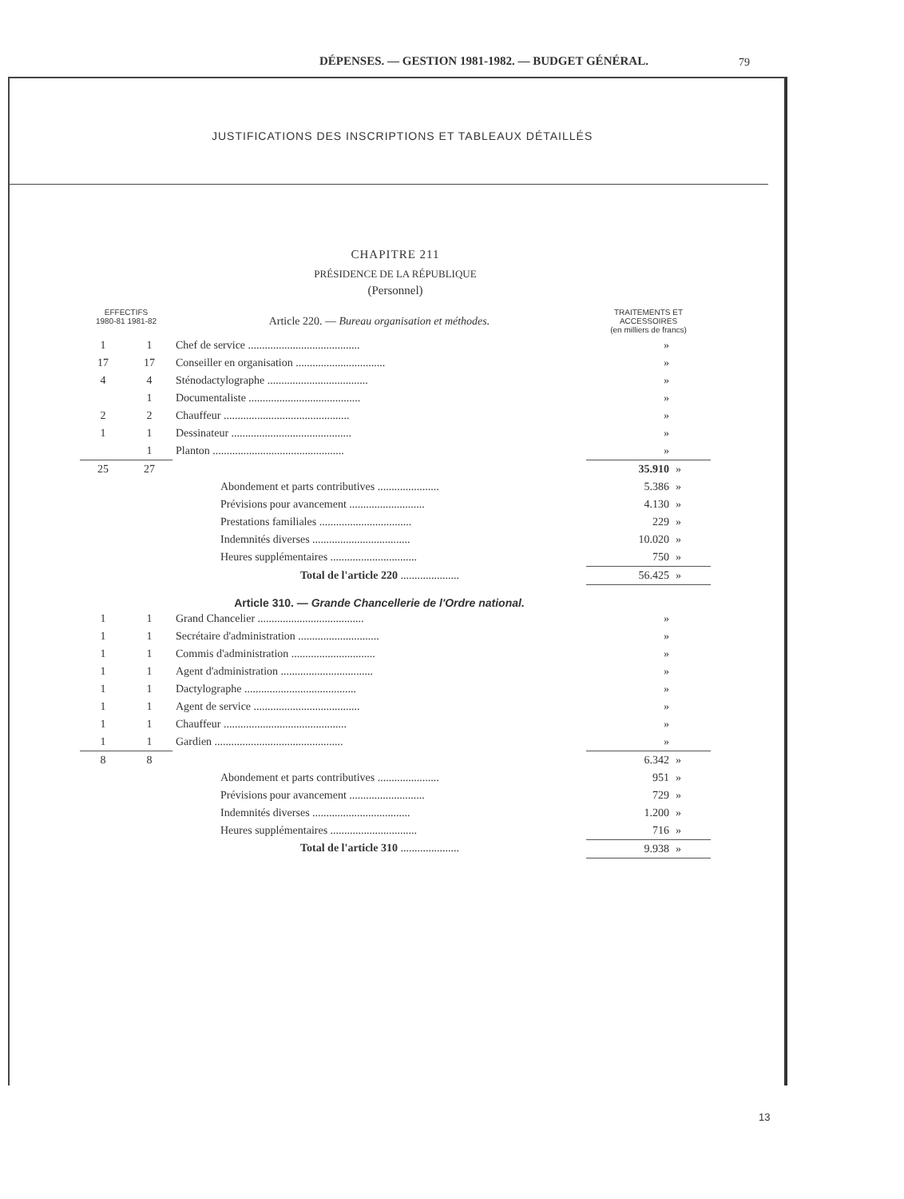DÉPENSES. — GESTION 1981-1982. — BUDGET GÉNÉRAL.
79
JUSTIFICATIONS DES INSCRIPTIONS ET TABLEAUX DÉTAILLÉS
CHAPITRE 211
PRÉSIDENCE DE LA RÉPUBLIQUE
(Personnel)
| EFFECTIFS 1980-81 1981-82 | | Article 220. — Bureau organisation et méthodes. | TRAITEMENTS ET ACCESSOIRES (en milliers de francs) | |
| 1 | 1 | Chef de service ........................................ | » | |
| 17 | 17 | Conseiller en organisation ................................ | » | |
| 4 | 4 | Sténodactylographe .................................... | » | |
| | 1 | Documentaliste ........................................ | » | |
| 2 | 2 | Chauffeur ............................................. | » | |
| 1 | 1 | Dessinateur ........................................... | » | |
| | 1 | Planton ............................................... | » | |
| 25 | 27 | | 35.910 | » |
| | | Abondement et parts contributives ...................... | 5.386 | » |
| | | Prévisions pour avancement ........................... | 4.130 | » |
| | | Prestations familiales ................................. | 229 | » |
| | | Indemnités diverses ................................... | 10.020 | » |
| | | Heures supplémentaires ............................... | 750 | » |
| | | Total de l'article 220 ..................... | 56.425 | » |
| | | Article 310. — Grande Chancellerie de l'Ordre national. | | |
| 1 | 1 | Grand Chancelier ...................................... | » | |
| 1 | 1 | Secrétaire d'administration ............................. | » | |
| 1 | 1 | Commis d'administration .............................. | » | |
| 1 | 1 | Agent d'administration ................................. | » | |
| 1 | 1 | Dactylographe ........................................ | » | |
| 1 | 1 | Agent de service ...................................... | » | |
| 1 | 1 | Chauffeur ............................................ | » | |
| 1 | 1 | Gardien .............................................. | » | |
| 8 | 8 | | 6.342 | » |
| | | Abondement et parts contributives ...................... | 951 | » |
| | | Prévisions pour avancement ........................... | 729 | » |
| | | Indemnités diverses ................................... | 1.200 | » |
| | | Heures supplémentaires ............................... | 716 | » |
| | | Total de l'article 310 ..................... | 9.938 | » |
13